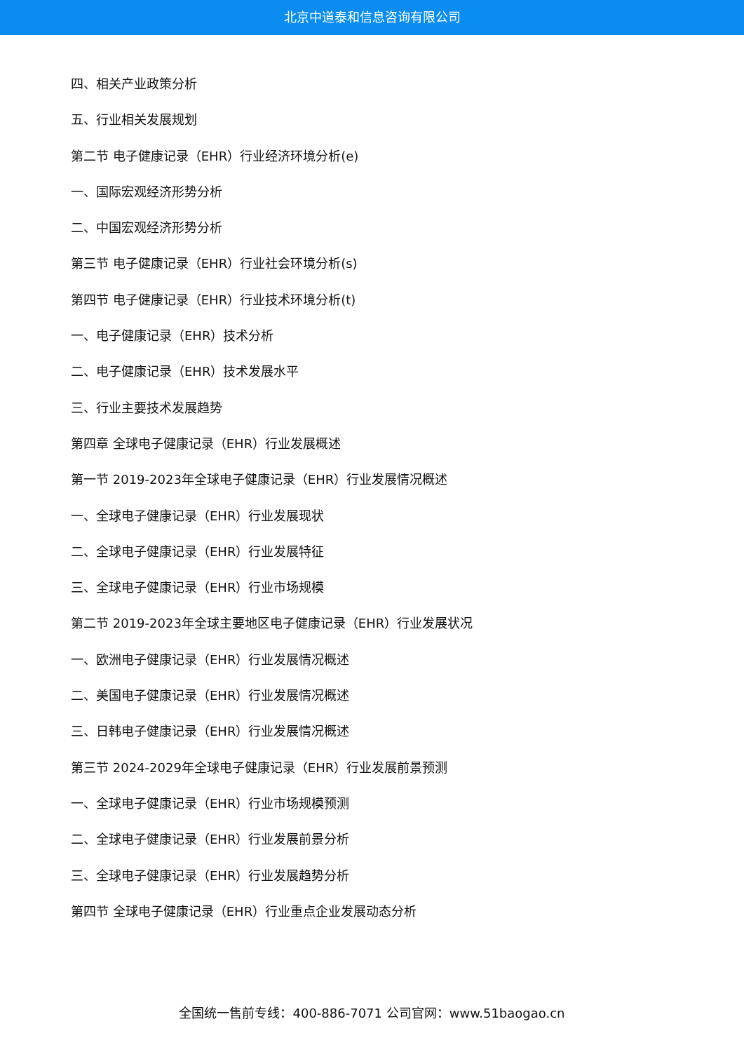北京中道泰和信息咨询有限公司
四、相关产业政策分析
五、行业相关发展规划
第二节 电子健康记录（EHR）行业经济环境分析(e)
一、国际宏观经济形势分析
二、中国宏观经济形势分析
第三节 电子健康记录（EHR）行业社会环境分析(s)
第四节 电子健康记录（EHR）行业技术环境分析(t)
一、电子健康记录（EHR）技术分析
二、电子健康记录（EHR）技术发展水平
三、行业主要技术发展趋势
第四章 全球电子健康记录（EHR）行业发展概述
第一节 2019-2023年全球电子健康记录（EHR）行业发展情况概述
一、全球电子健康记录（EHR）行业发展现状
二、全球电子健康记录（EHR）行业发展特征
三、全球电子健康记录（EHR）行业市场规模
第二节 2019-2023年全球主要地区电子健康记录（EHR）行业发展状况
一、欧洲电子健康记录（EHR）行业发展情况概述
二、美国电子健康记录（EHR）行业发展情况概述
三、日韩电子健康记录（EHR）行业发展情况概述
第三节 2024-2029年全球电子健康记录（EHR）行业发展前景预测
一、全球电子健康记录（EHR）行业市场规模预测
二、全球电子健康记录（EHR）行业发展前景分析
三、全球电子健康记录（EHR）行业发展趋势分析
第四节 全球电子健康记录（EHR）行业重点企业发展动态分析
全国统一售前专线：400-886-7071 公司官网：www.51baogao.cn